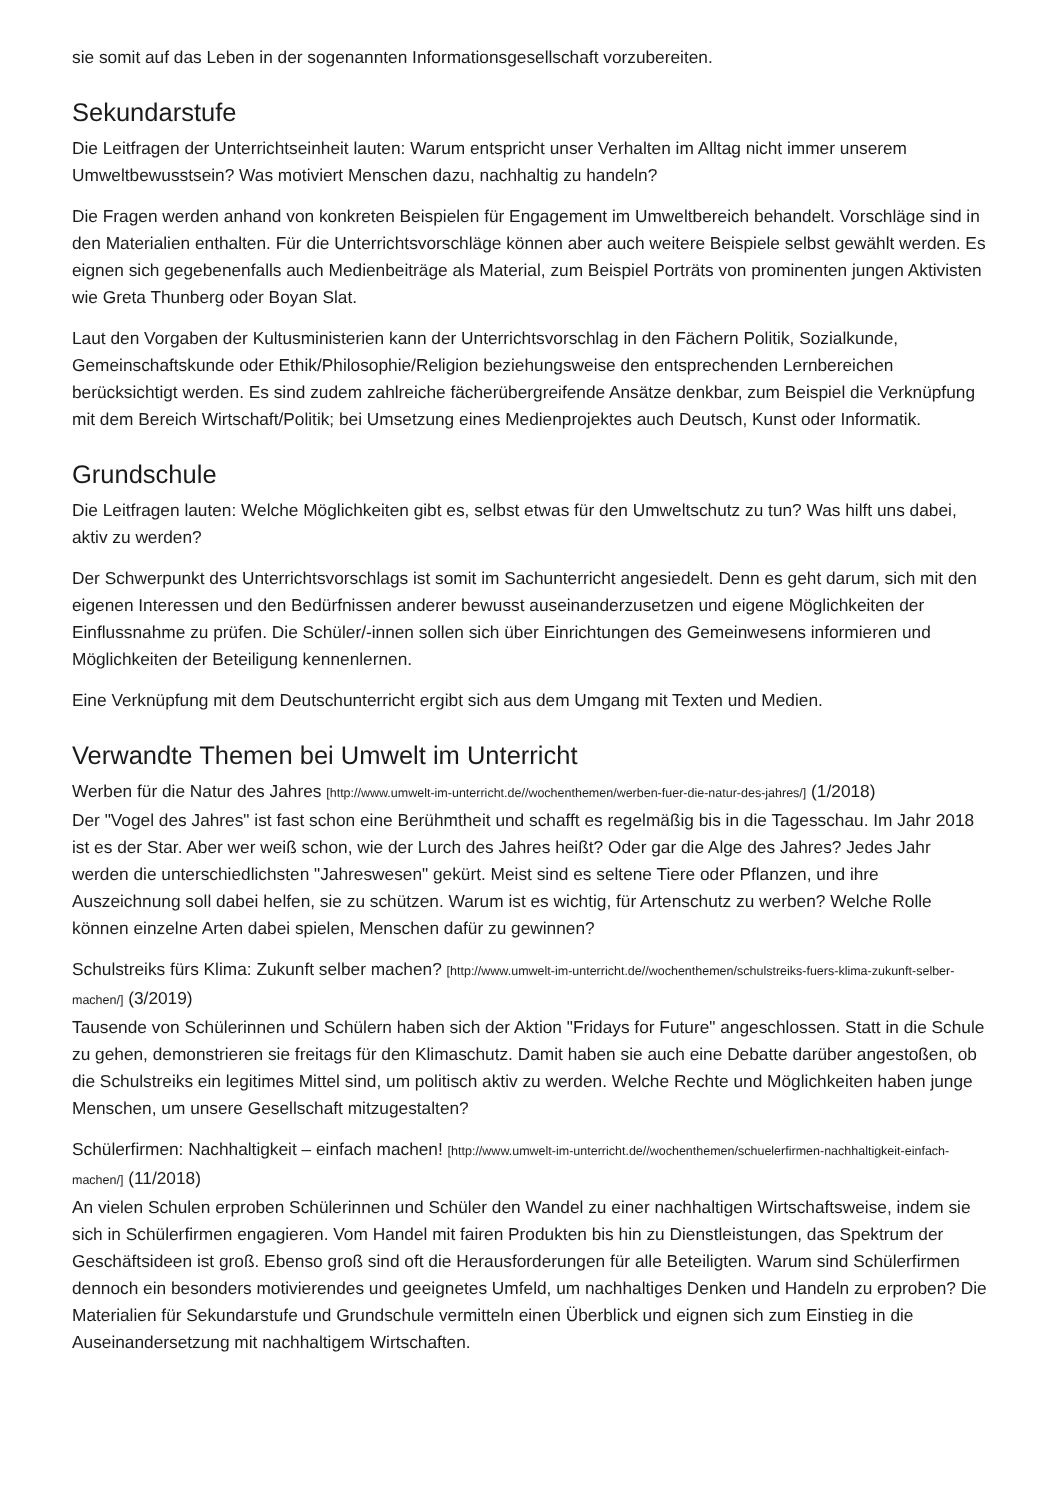sie somit auf das Leben in der sogenannten Informationsgesellschaft vorzubereiten.
Sekundarstufe
Die Leitfragen der Unterrichtseinheit lauten: Warum entspricht unser Verhalten im Alltag nicht immer unserem Umweltbewusstsein? Was motiviert Menschen dazu, nachhaltig zu handeln?
Die Fragen werden anhand von konkreten Beispielen für Engagement im Umweltbereich behandelt. Vorschläge sind in den Materialien enthalten. Für die Unterrichtsvorschläge können aber auch weitere Beispiele selbst gewählt werden. Es eignen sich gegebenenfalls auch Medienbeiträge als Material, zum Beispiel Porträts von prominenten jungen Aktivisten wie Greta Thunberg oder Boyan Slat.
Laut den Vorgaben der Kultusministerien kann der Unterrichtsvorschlag in den Fächern Politik, Sozialkunde, Gemeinschaftskunde oder Ethik/Philosophie/Religion beziehungsweise den entsprechenden Lernbereichen berücksichtigt werden. Es sind zudem zahlreiche fächerübergreifende Ansätze denkbar, zum Beispiel die Verknüpfung mit dem Bereich Wirtschaft/Politik; bei Umsetzung eines Medienprojektes auch Deutsch, Kunst oder Informatik.
Grundschule
Die Leitfragen lauten: Welche Möglichkeiten gibt es, selbst etwas für den Umweltschutz zu tun? Was hilft uns dabei, aktiv zu werden?
Der Schwerpunkt des Unterrichtsvorschlags ist somit im Sachunterricht angesiedelt. Denn es geht darum, sich mit den eigenen Interessen und den Bedürfnissen anderer bewusst auseinanderzusetzen und eigene Möglichkeiten der Einflussnahme zu prüfen. Die Schüler/-innen sollen sich über Einrichtungen des Gemeinwesens informieren und Möglichkeiten der Beteiligung kennenlernen.
Eine Verknüpfung mit dem Deutschunterricht ergibt sich aus dem Umgang mit Texten und Medien.
Verwandte Themen bei Umwelt im Unterricht
Werben für die Natur des Jahres [http://www.umwelt-im-unterricht.de//wochenthemen/werben-fuer-die-natur-des-jahres/] (1/2018)
Der "Vogel des Jahres" ist fast schon eine Berühmtheit und schafft es regelmäßig bis in die Tagesschau. Im Jahr 2018 ist es der Star. Aber wer weiß schon, wie der Lurch des Jahres heißt? Oder gar die Alge des Jahres? Jedes Jahr werden die unterschiedlichsten "Jahreswesen" gekürt. Meist sind es seltene Tiere oder Pflanzen, und ihre Auszeichnung soll dabei helfen, sie zu schützen. Warum ist es wichtig, für Artenschutz zu werben? Welche Rolle können einzelne Arten dabei spielen, Menschen dafür zu gewinnen?
Schulstreiks fürs Klima: Zukunft selber machen? [http://www.umwelt-im-unterricht.de//wochenthemen/schulstreiks-fuers-klima-zukunft-selber-machen/] (3/2019)
Tausende von Schülerinnen und Schülern haben sich der Aktion "Fridays for Future" angeschlossen. Statt in die Schule zu gehen, demonstrieren sie freitags für den Klimaschutz. Damit haben sie auch eine Debatte darüber angestoßen, ob die Schulstreiks ein legitimes Mittel sind, um politisch aktiv zu werden. Welche Rechte und Möglichkeiten haben junge Menschen, um unsere Gesellschaft mitzugestalten?
Schülerfirmen: Nachhaltigkeit – einfach machen! [http://www.umwelt-im-unterricht.de//wochenthemen/schuelerfirmen-nachhaltigkeit-einfach-machen/] (11/2018)
An vielen Schulen erproben Schülerinnen und Schüler den Wandel zu einer nachhaltigen Wirtschaftsweise, indem sie sich in Schülerfirmen engagieren. Vom Handel mit fairen Produkten bis hin zu Dienstleistungen, das Spektrum der Geschäftsideen ist groß. Ebenso groß sind oft die Herausforderungen für alle Beteiligten. Warum sind Schülerfirmen dennoch ein besonders motivierendes und geeignetes Umfeld, um nachhaltiges Denken und Handeln zu erproben? Die Materialien für Sekundarstufe und Grundschule vermitteln einen Überblick und eignen sich zum Einstieg in die Auseinandersetzung mit nachhaltigem Wirtschaften.